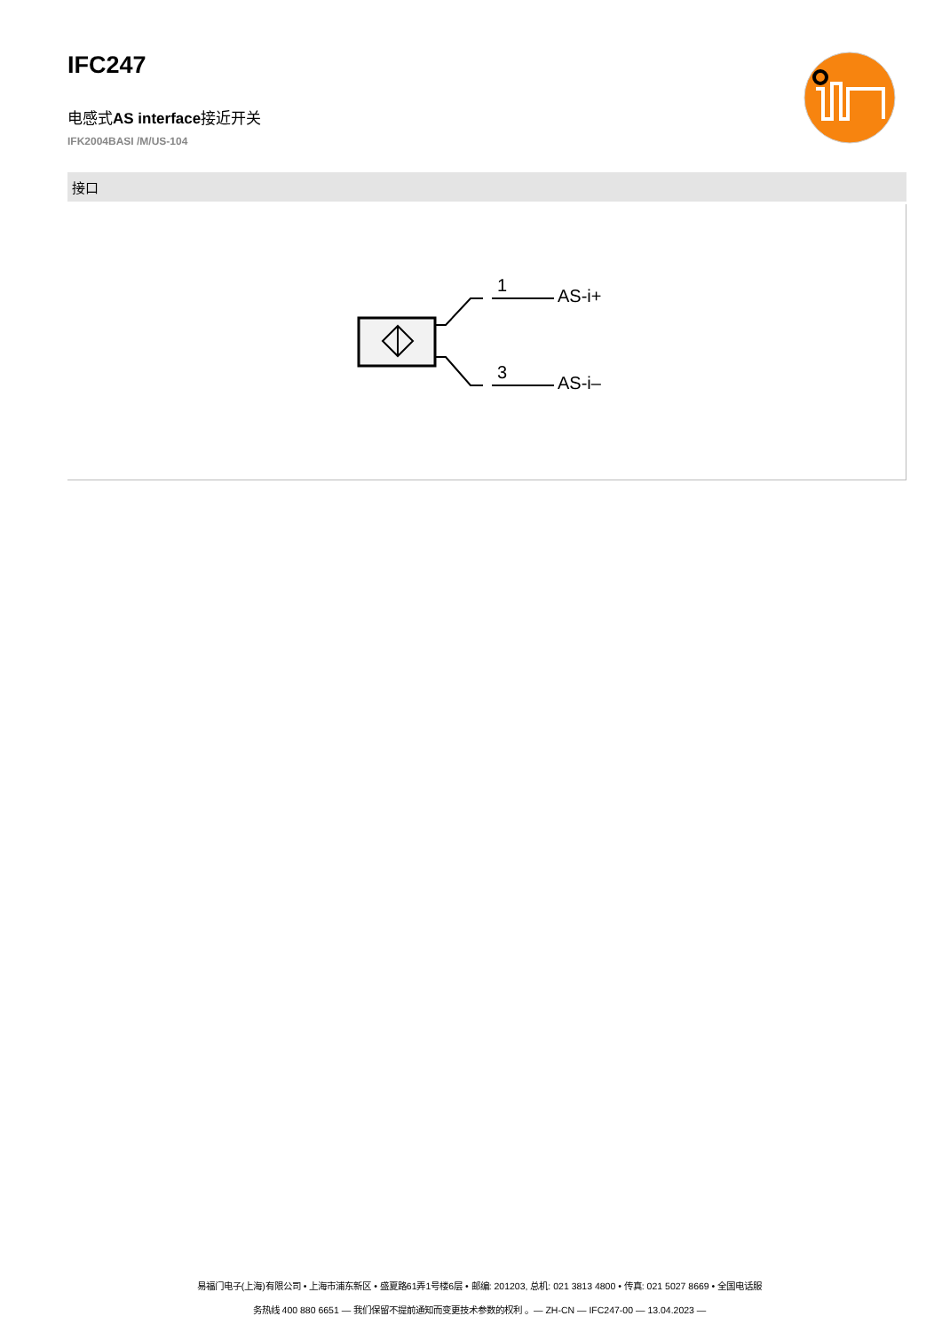IFC247
电感式AS interface接近开关
IFK2004BASI /M/US-104
接口
1
3
AS-i+
AS-i–
易福门电子(上海)有限公司 • 上海市浦东新区 • 盛夏路61弄1号楼6层 • 邮编: 201203, 总机: 021 3813 4800 • 传真: 021 5027 8669 • 全国电话服务热线 400 880 6651 — 我们保留不提前通知而变更技术参数的权利 。— ZH-CN — IFC247-00 — 13.04.2023 —